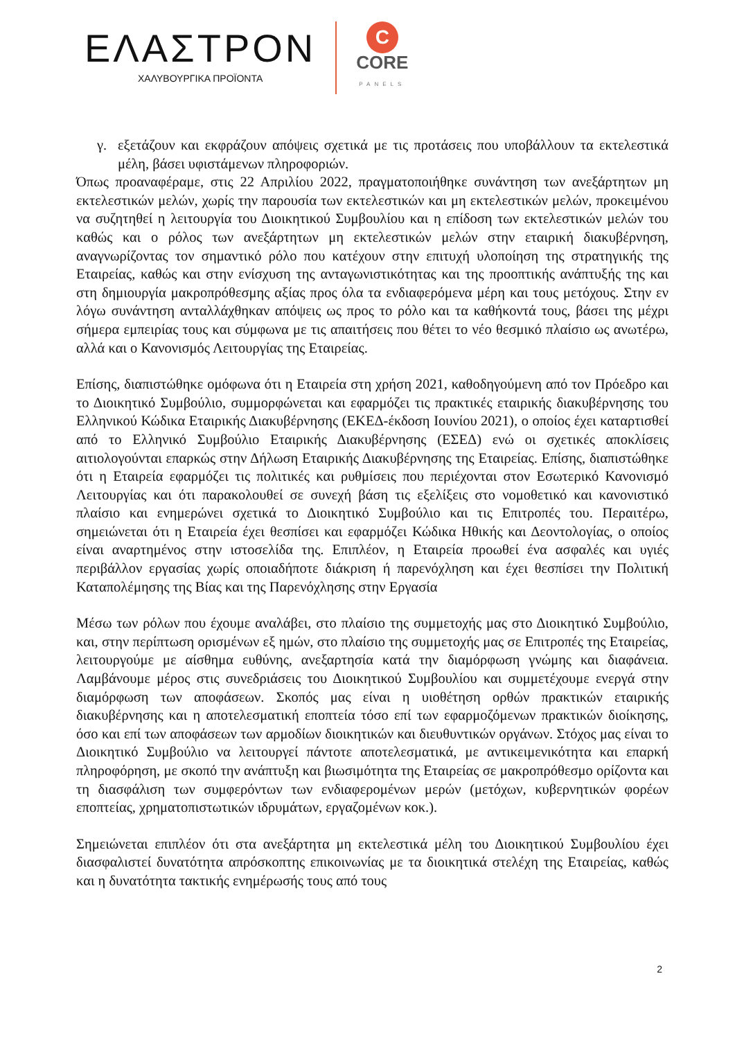ΕΛΑΣΤΡΟΝ
ΧΑΛΥΒΟΥΡΓΙΚΑ ΠΡΟΪΟΝΤΑ
C
CORE
PANELS
γ. εξετάζουν και εκφράζουν απόψεις σχετικά με τις προτάσεις που υποβάλλουν τα εκτελεστικά μέλη, βάσει υφιστάμενων πληροφοριών.
Όπως προαναφέραμε, στις 22 Απριλίου 2022, πραγματοποιήθηκε συνάντηση των ανεξάρτητων μη εκτελεστικών μελών, χωρίς την παρουσία των εκτελεστικών και μη εκτελεστικών μελών, προκειμένου να συζητηθεί η λειτουργία του Διοικητικού Συμβουλίου και η επίδοση των εκτελεστικών μελών του καθώς και ο ρόλος των ανεξάρτητων μη εκτελεστικών μελών στην εταιρική διακυβέρνηση, αναγνωρίζοντας τον σημαντικό ρόλο που κατέχουν στην επιτυχή υλοποίηση της στρατηγικής της Εταιρείας, καθώς και στην ενίσχυση της ανταγωνιστικότητας και της προοπτικής ανάπτυξής της και στη δημιουργία μακροπρόθεσμης αξίας προς όλα τα ενδιαφερόμενα μέρη και τους μετόχους. Στην εν λόγω συνάντηση ανταλλάχθηκαν απόψεις ως προς το ρόλο και τα καθήκοντά τους, βάσει της μέχρι σήμερα εμπειρίας τους και σύμφωνα με τις απαιτήσεις που θέτει το νέο θεσμικό πλαίσιο ως ανωτέρω, αλλά και ο Κανονισμός Λειτουργίας της Εταιρείας.
Επίσης, διαπιστώθηκε ομόφωνα ότι η Εταιρεία στη χρήση 2021, καθοδηγούμενη από τον Πρόεδρο και το Διοικητικό Συμβούλιο, συμμορφώνεται και εφαρμόζει τις πρακτικές εταιρικής διακυβέρνησης του Ελληνικού Κώδικα Εταιρικής Διακυβέρνησης (ΕΚΕΔ-έκδοση Ιουνίου 2021), ο οποίος έχει καταρτισθεί από το Ελληνικό Συμβούλιο Εταιρικής Διακυβέρνησης (ΕΣΕΔ) ενώ οι σχετικές αποκλίσεις αιτιολογούνται επαρκώς στην Δήλωση Εταιρικής Διακυβέρνησης της Εταιρείας. Επίσης, διαπιστώθηκε ότι η Εταιρεία εφαρμόζει τις πολιτικές και ρυθμίσεις που περιέχονται στον Εσωτερικό Κανονισμό Λειτουργίας και ότι παρακολουθεί σε συνεχή βάση τις εξελίξεις στο νομοθετικό και κανονιστικό πλαίσιο και ενημερώνει σχετικά το Διοικητικό Συμβούλιο και τις Επιτροπές του. Περαιτέρω, σημειώνεται ότι η Εταιρεία έχει θεσπίσει και εφαρμόζει Κώδικα Ηθικής και Δεοντολογίας, ο οποίος είναι αναρτημένος στην ιστοσελίδα της. Επιπλέον, η Εταιρεία προωθεί ένα ασφαλές και υγιές περιβάλλον εργασίας χωρίς οποιαδήποτε διάκριση ή παρενόχληση και έχει θεσπίσει την Πολιτική Καταπολέμησης της Βίας και της Παρενόχλησης στην Εργασία
Μέσω των ρόλων που έχουμε αναλάβει, στο πλαίσιο της συμμετοχής μας στο Διοικητικό Συμβούλιο, και, στην περίπτωση ορισμένων εξ ημών, στο πλαίσιο της συμμετοχής μας σε Επιτροπές της Εταιρείας, λειτουργούμε με αίσθημα ευθύνης, ανεξαρτησία κατά την διαμόρφωση γνώμης και διαφάνεια. Λαμβάνουμε μέρος στις συνεδριάσεις του Διοικητικού Συμβουλίου και συμμετέχουμε ενεργά στην διαμόρφωση των αποφάσεων. Σκοπός μας είναι η υιοθέτηση ορθών πρακτικών εταιρικής διακυβέρνησης και η αποτελεσματική εποπτεία τόσο επί των εφαρμοζόμενων πρακτικών διοίκησης, όσο και επί των αποφάσεων των αρμοδίων διοικητικών και διευθυντικών οργάνων. Στόχος μας είναι το Διοικητικό Συμβούλιο να λειτουργεί πάντοτε αποτελεσματικά, με αντικειμενικότητα και επαρκή πληροφόρηση, με σκοπό την ανάπτυξη και βιωσιμότητα της Εταιρείας σε μακροπρόθεσμο ορίζοντα και τη διασφάλιση των συμφερόντων των ενδιαφερομένων μερών (μετόχων, κυβερνητικών φορέων εποπτείας, χρηματοπιστωτικών ιδρυμάτων, εργαζομένων κοκ.).
Σημειώνεται επιπλέον ότι στα ανεξάρτητα μη εκτελεστικά μέλη του Διοικητικού Συμβουλίου έχει διασφαλιστεί δυνατότητα απρόσκοπτης επικοινωνίας με τα διοικητικά στελέχη της Εταιρείας, καθώς και η δυνατότητα τακτικής ενημέρωσής τους από τους
2